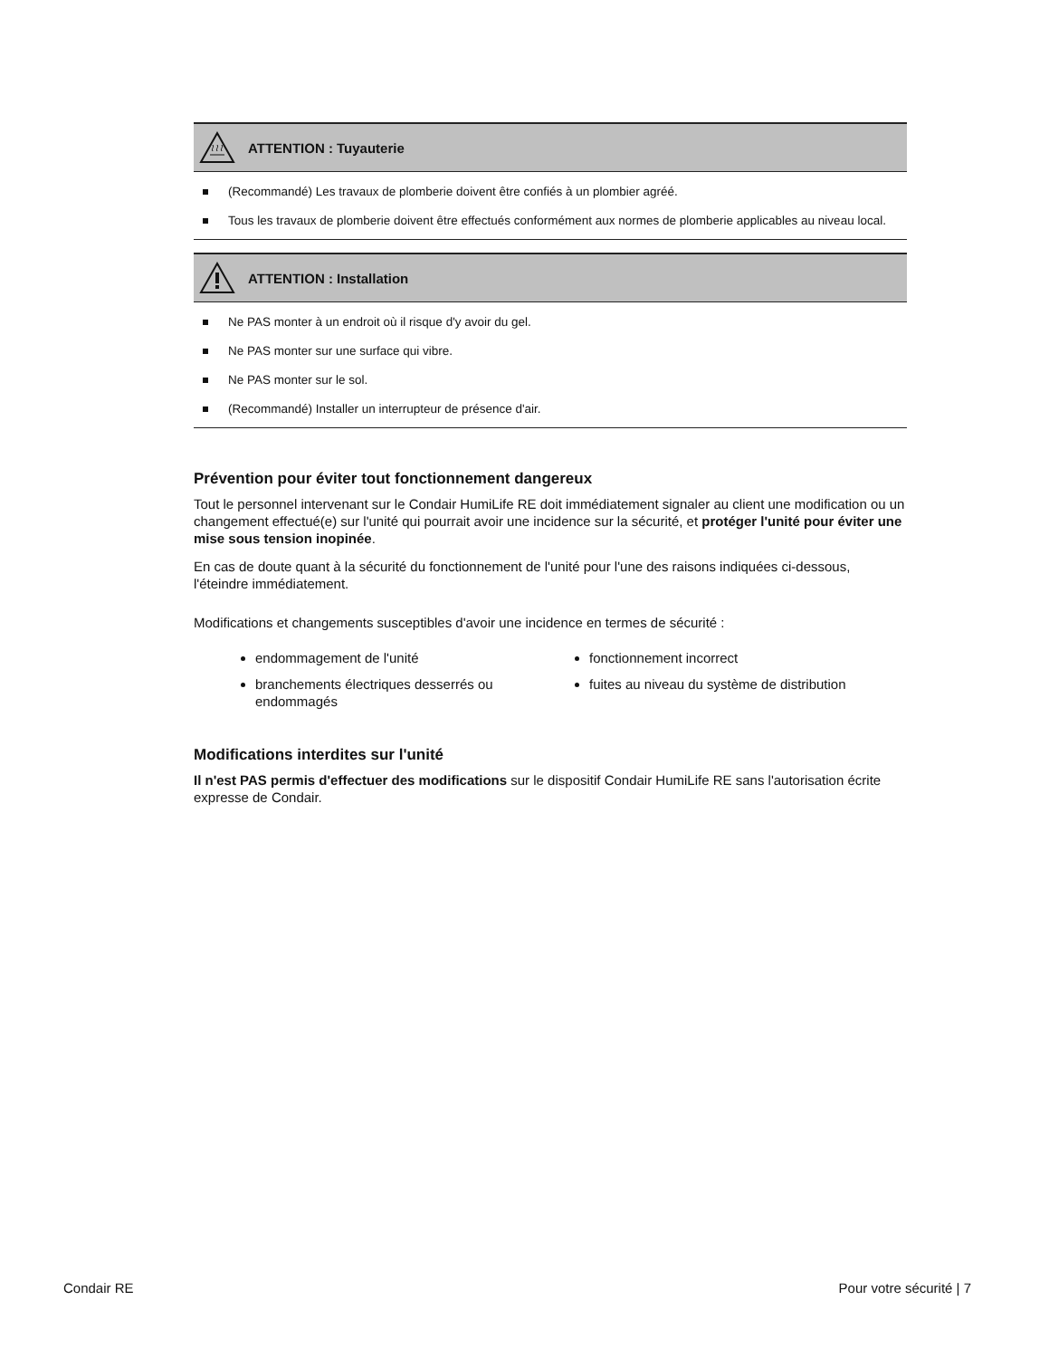ATTENTION : Tuyauterie
(Recommandé) Les travaux de plomberie doivent être confiés à un plombier agréé.
Tous les travaux de plomberie doivent être effectués conformément aux normes de plomberie applicables au niveau local.
ATTENTION : Installation
Ne PAS monter à un endroit où il risque d'y avoir du gel.
Ne PAS monter sur une surface qui vibre.
Ne PAS monter sur le sol.
(Recommandé) Installer un interrupteur de présence d'air.
Prévention pour éviter tout fonctionnement dangereux
Tout le personnel intervenant sur le Condair HumiLife RE doit immédiatement signaler au client une modification ou un changement effectué(e) sur l'unité qui pourrait avoir une incidence sur la sécurité, et protéger l'unité pour éviter une mise sous tension inopinée.
En cas de doute quant à la sécurité du fonctionnement de l'unité pour l'une des raisons indiquées ci-dessous, l'éteindre immédiatement.
Modifications et changements susceptibles d'avoir une incidence en termes de sécurité :
endommagement de l'unité
branchements électriques desserrés ou endommagés
fonctionnement incorrect
fuites au niveau du système de distribution
Modifications interdites sur l'unité
Il n'est PAS permis d'effectuer des modifications sur le dispositif Condair HumiLife RE sans l'autorisation écrite expresse de Condair.
Condair RE Pour votre sécurité | 7